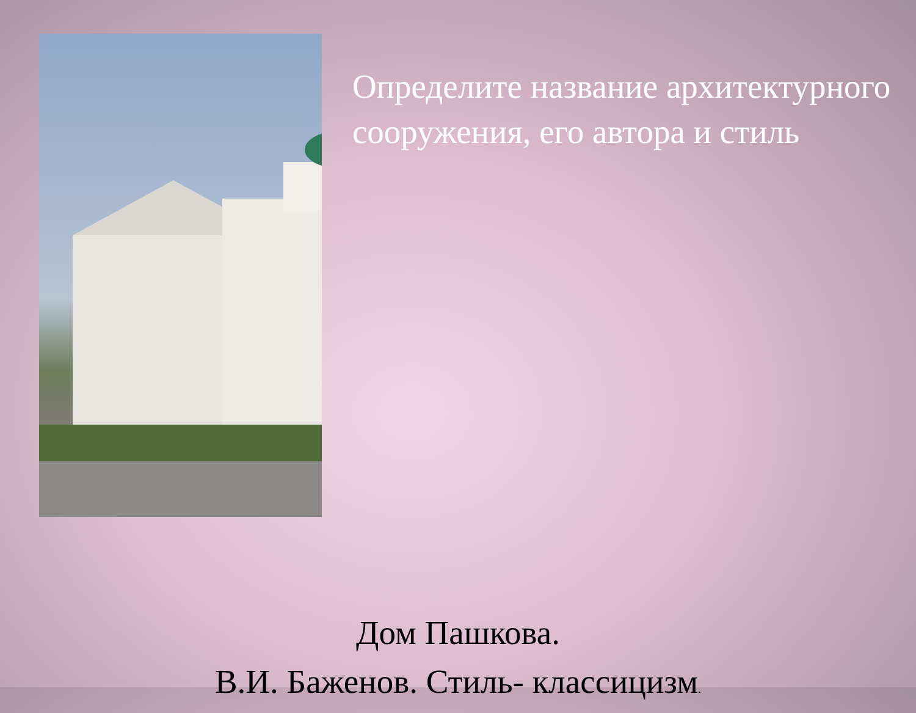Определите название архитектурного сооружения, его автора и стиль
Дом Пашкова.
В.И. Баженов. Стиль- классицизм.